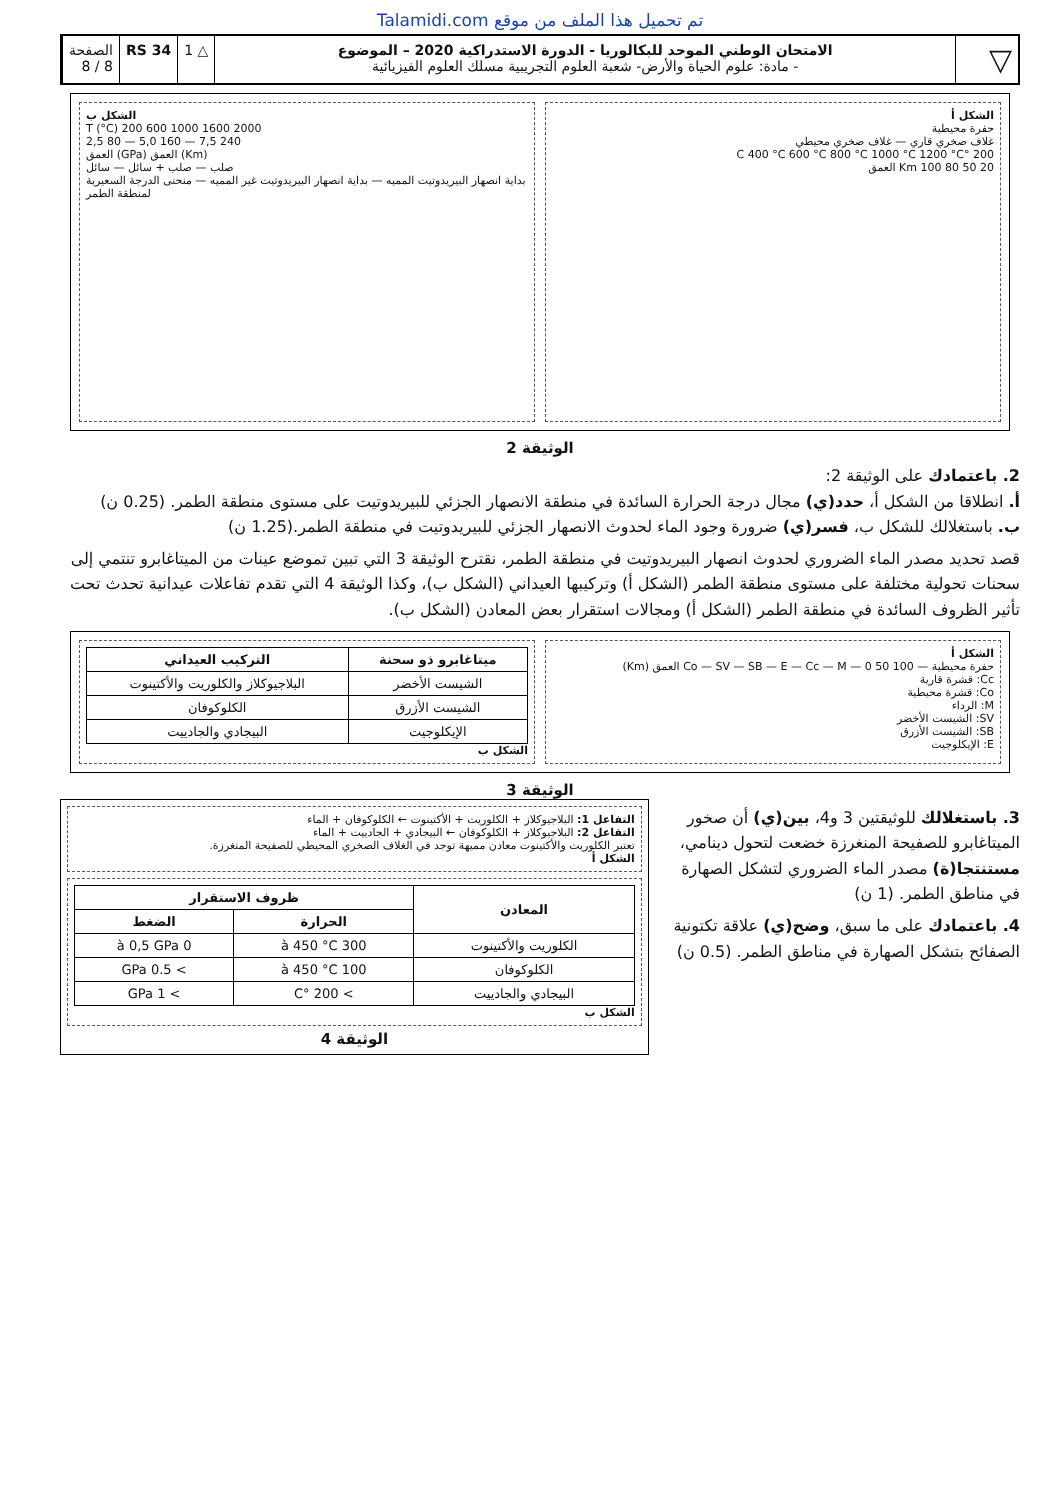Talamidi.com تم تحميل هذا الملف من موقع
▽
الامتحان الوطني الموحد للبكالوريا - الدورة الاستدراكية 2020 – الموضوع
- مادة: علوم الحياة والأرض- شعبة العلوم التجريبية مسلك العلوم الفيزيائية
△ 1 RS 34 الصفحة
8 / 8
الشكل أ
حفرة محيطية
غلاف صخري قاري — غلاف صخري محيطي
200 °C 400 °C 600 °C 800 °C 1000 °C 1200 °C
20 50 80 100 Km العمق
الشكل ب
T (°C) 200 600 1000 1600 2000
2,5 80 — 5,0 160 — 7,5 240
العمق (GPa) العمق (Km)
صلب — صلب + سائل — سائل
بداية انصهار البيريدوتيت المميه — بداية انصهار البيريدوتيت غير المميه — منحنى الدرجة السعيرية لمنطقة الطمر
الوثيقة 2
2. باعتمادك على الوثيقة 2:
أ. انطلاقا من الشكل أ، حدد(ي) مجال درجة الحرارة السائدة في منطقة الانصهار الجزئي للبيريدوتيت على مستوى منطقة الطمر. (0.25 ن)
ب. باستغلالك للشكل ب، فسر(ي) ضرورة وجود الماء لحدوث الانصهار الجزئي للبيريدوتيت في منطقة الطمر.(1.25 ن)
قصد تحديد مصدر الماء الضروري لحدوث انصهار البيريدوتيت في منطقة الطمر، نقترح الوثيقة 3 التي تبين تموضع عينات من الميتاغابرو تنتمي إلى سحنات تحولية مختلفة على مستوى منطقة الطمر (الشكل أ) وتركيبها العيداني (الشكل ب)، وكذا الوثيقة 4 التي تقدم تفاعلات عيدانية تحدث تحت تأثير الظروف السائدة في منطقة الطمر (الشكل أ) ومجالات استقرار بعض المعادن (الشكل ب).
الشكل أ
حفرة محيطية — Co — SV — SB — E — Cc — M — 0 50 100 العمق (Km)
Cc: قشرة قارية
Co: قشرة محيطية
M: الرداء
SV: الشيست الأخضر
SB: الشيست الأزرق
E: الإيكلوجيت
| ميتاغابرو ذو سحنة | التركيب العيداني |
| --- | --- |
| الشيست الأخضر | البلاجيوكلاز والكلوريت والأكتينوت |
| الشيست الأزرق | الكلوكوفان |
| الإيكلوجيت | البيجادي والجادييت |
الشكل ب
الوثيقة 3
3. باستغلالك للوثيقتين 3 و4، بين(ي) أن صخور الميتاغابرو للصفيحة المنغرزة خضعت لتحول دينامي، مستنتجا(ة) مصدر الماء الضروري لتشكل الصهارة في مناطق الطمر. (1 ن)
4. باعتمادك على ما سبق، وضح(ي) علاقة تكتونية الصفائح بتشكل الصهارة في مناطق الطمر. (0.5 ن)
التفاعل 1: البلاجيوكلاز + الكلوريت + الأكتينوت ← الكلوكوفان + الماء
التفاعل 2: البلاجيوكلاز + الكلوكوفان ← البيجادي + الجادييت + الماء
تعتبر الكلوريت والأكتينوت معادن مميهة توجد في الغلاف الصخري المحيطي للصفيحة المنغرزة.
الشكل أ
| المعادن | ظروف الاستقرار | |
| --- | --- | --- |
| | الحرارة | الضغط |
| الكلوريت والأكتينوت | 300 à 450 °C | 0 à 0,5 GPa |
| الكلوكوفان | 100 à 450 °C | > 0.5 GPa |
| البيجادي والجادييت | > 200 °C | > 1 GPa |
الشكل ب
الوثيقة 4